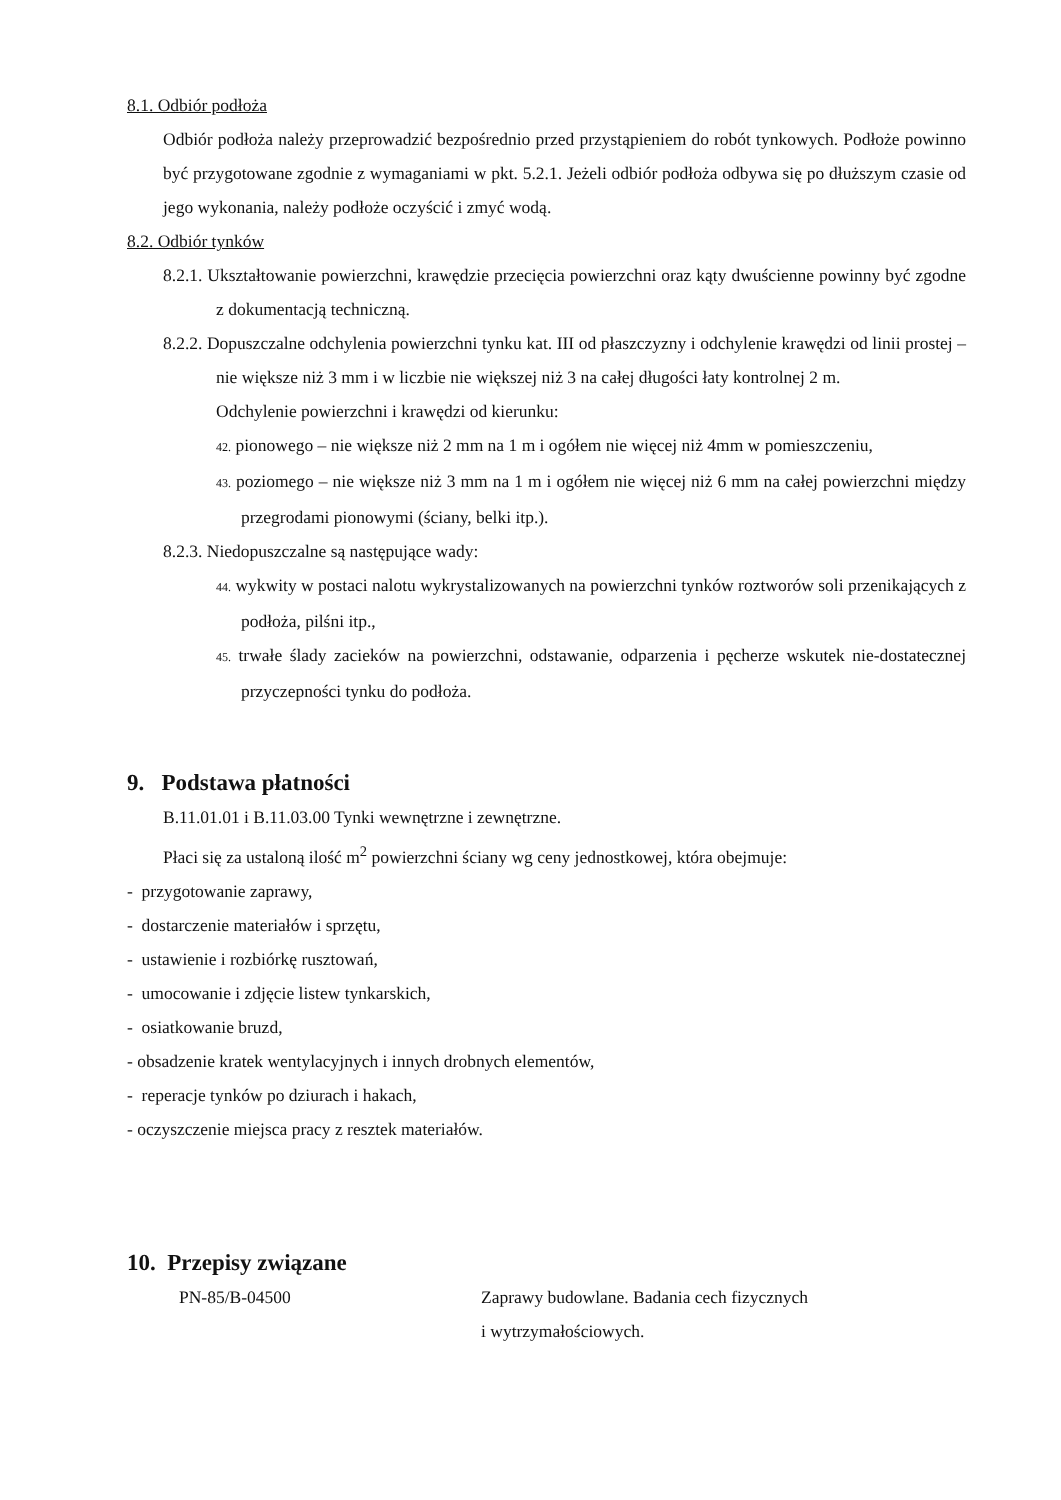8.1. Odbiór podłoża
Odbiór podłoża należy przeprowadzić bezpośrednio przed przystąpieniem do robót tynkowych. Podłoże powinno być przygotowane zgodnie z wymaganiami w pkt. 5.2.1. Jeżeli odbiór podłoża odbywa się po dłuższym czasie od jego wykonania, należy podłoże oczyścić i zmyć wodą.
8.2. Odbiór tynków
8.2.1. Ukształtowanie powierzchni, krawędzie przecięcia powierzchni oraz kąty dwuścienne powinny być zgodne z dokumentacją techniczną.
8.2.2. Dopuszczalne odchylenia powierzchni tynku kat. III od płaszczyzny i odchylenie krawędzi od linii prostej – nie większe niż 3 mm i w liczbie nie większej niż 3 na całej długości łaty kontrolnej 2 m.
Odchylenie powierzchni i krawędzi od kierunku:
42. pionowego – nie większe niż 2 mm na 1 m i ogółem nie więcej niż 4mm w pomieszczeniu,
43. poziomego – nie większe niż 3 mm na 1 m i ogółem nie więcej niż 6 mm na całej powierzchni między przegrodami pionowymi (ściany, belki itp.).
8.2.3. Niedopuszczalne są następujące wady:
44. wykwity w postaci nalotu wykrystalizowanych na powierzchni tynków roztworów soli przenikających z podłoża, pilśni itp.,
45. trwałe ślady zacieków na powierzchni, odstawanie, odparzenia i pęcherze wskutek nie-dostatecznej przyczepności tynku do podłoża.
9. Podstawa płatności
B.11.01.01 i B.11.03.00 Tynki wewnętrzne i zewnętrzne.
Płaci się za ustaloną ilość m<sup>2</sup> powierzchni ściany wg ceny jednostkowej, która obejmuje:
- przygotowanie zaprawy,
- dostarczenie materiałów i sprzętu,
- ustawienie i rozbiórkę rusztowań,
- umocowanie i zdjęcie listew tynkarskich,
- osiatkowanie bruzd,
- obsadzenie kratek wentylacyjnych i innych drobnych elementów,
- reperacje tynków po dziurach i hakach,
- oczyszczenie miejsca pracy z resztek materiałów.
10. Przepisy związane
| PN-85/B-04500 | Zaprawy budowlane. Badania cech fizycznych i wytrzymałościowych. |